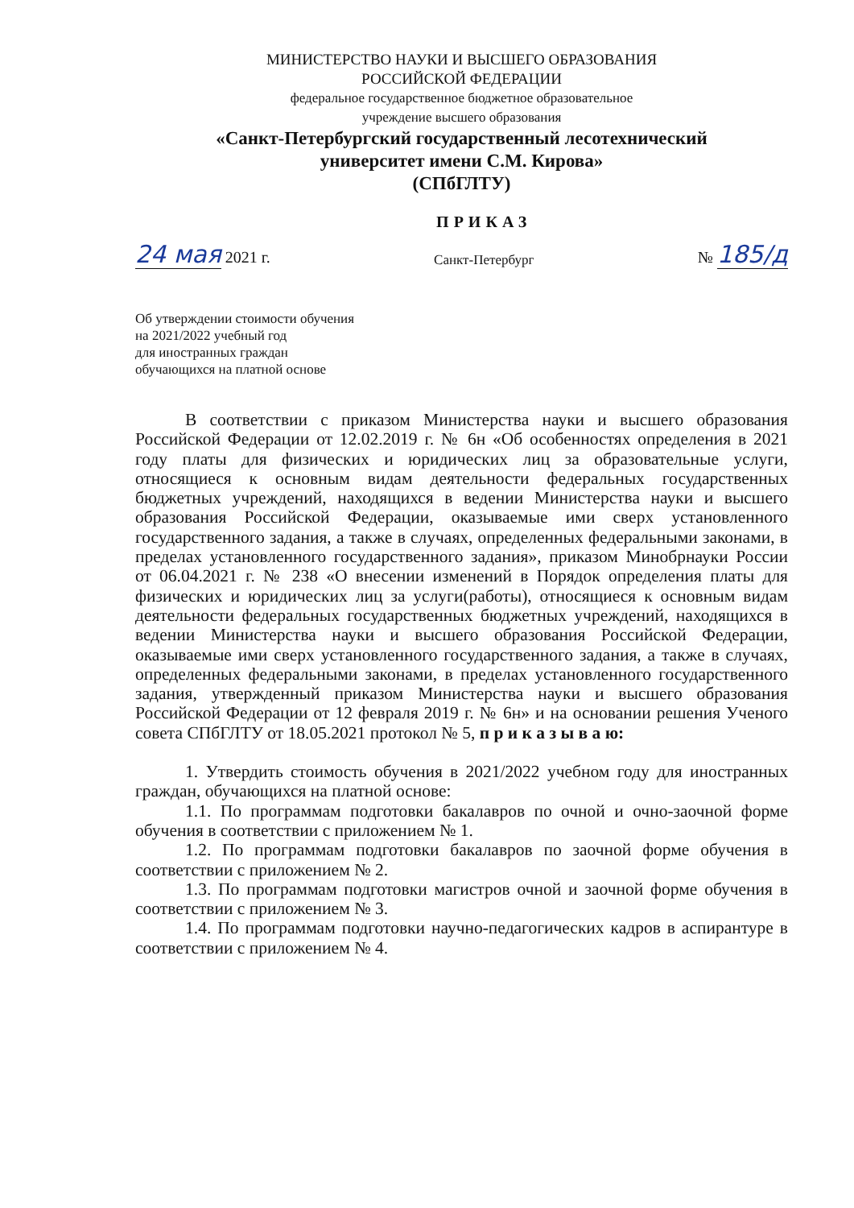МИНИСТЕРСТВО НАУКИ И ВЫСШЕГО ОБРАЗОВАНИЯ
РОССИЙСКОЙ ФЕДЕРАЦИИ
федеральное государственное бюджетное образовательное
учреждение высшего образования
«Санкт-Петербургский государственный лесотехнический
университет имени С.М. Кирова»
(СПбГЛТУ)
24 мая 2021 г.
ПРИКАЗ
Санкт-Петербург
№ 185/д
Об утверждении стоимости обучения
на 2021/2022 учебный год
для иностранных граждан
обучающихся на платной основе
В соответствии с приказом Министерства науки и высшего образования Российской Федерации от 12.02.2019 г. № 6н «Об особенностях определения в 2021 году платы для физических и юридических лиц за образовательные услуги, относящиеся к основным видам деятельности федеральных государственных бюджетных учреждений, находящихся в ведении Министерства науки и высшего образования Российской Федерации, оказываемые ими сверх установленного государственного задания, а также в случаях, определенных федеральными законами, в пределах установленного государственного задания», приказом Минобрнауки России от 06.04.2021 г. № 238 «О внесении изменений в Порядок определения платы для физических и юридических лиц за услуги(работы), относящиеся к основным видам деятельности федеральных государственных бюджетных учреждений, находящихся в ведении Министерства науки и высшего образования Российской Федерации, оказываемые ими сверх установленного государственного задания, а также в случаях, определенных федеральными законами, в пределах установленного государственного задания, утвержденный приказом Министерства науки и высшего образования Российской Федерации от 12 февраля 2019 г. № 6н» и на основании решения Ученого совета СПбГЛТУ от 18.05.2021 протокол № 5, п р и к а з ы в а ю:
1. Утвердить стоимость обучения в 2021/2022 учебном году для иностранных граждан, обучающихся на платной основе:
1.1. По программам подготовки бакалавров по очной и очно-заочной форме обучения в соответствии с приложением № 1.
1.2. По программам подготовки бакалавров по заочной форме обучения в соответствии с приложением № 2.
1.3. По программам подготовки магистров очной и заочной форме обучения в соответствии с приложением № 3.
1.4. По программам подготовки научно-педагогических кадров в аспирантуре в соответствии с приложением № 4.